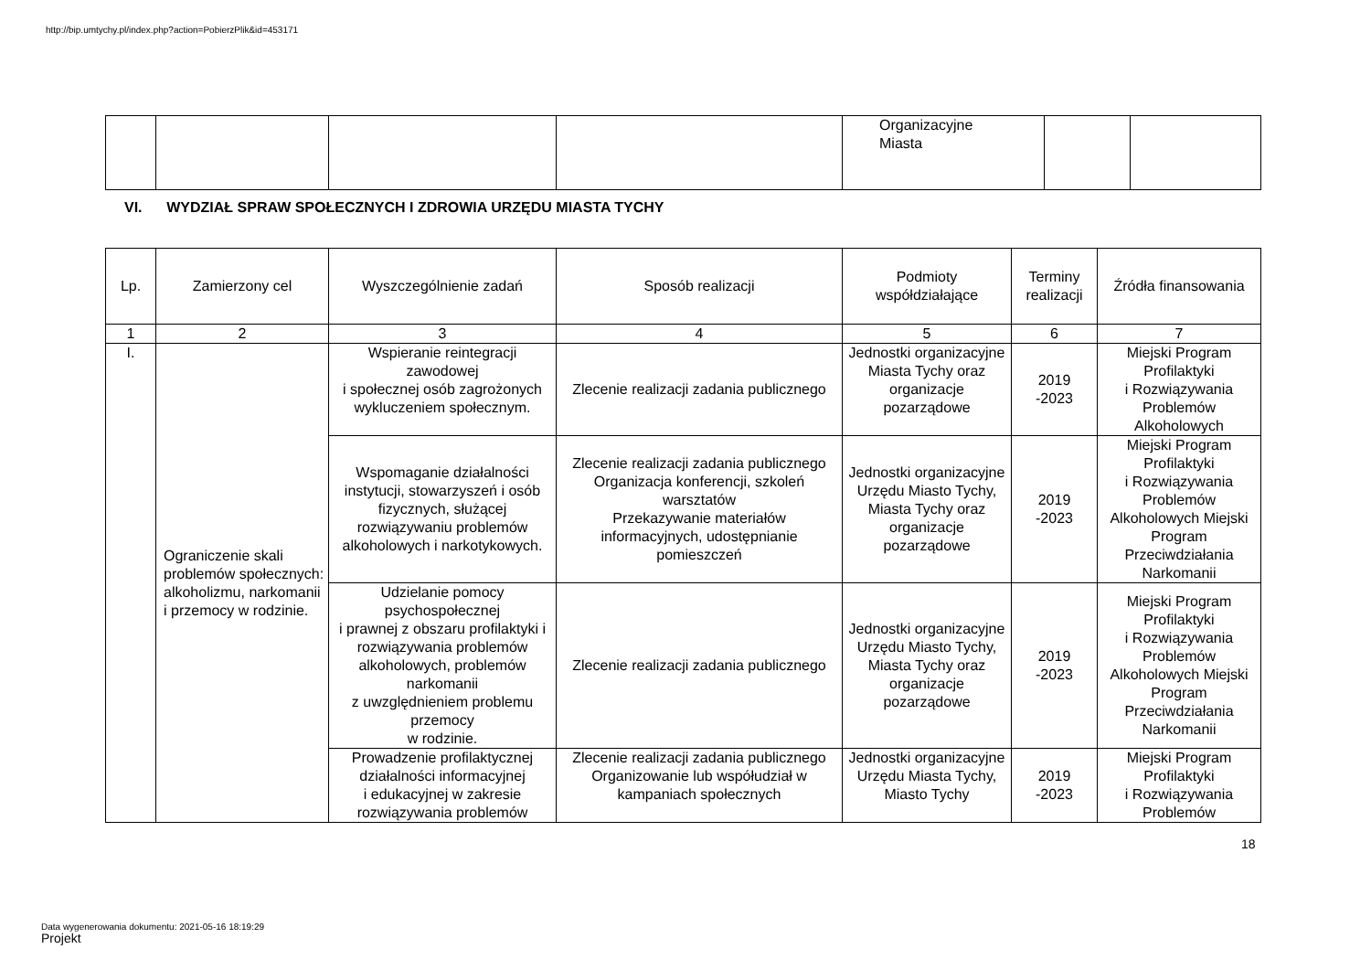http://bip.umtychy.pl/index.php?action=PobierzPlik&id=453171
| | | | | Organizacyjne Miasta | | |
VI. WYDZIAŁ SPRAW SPOŁECZNYCH I ZDROWIA URZĘDU MIASTA TYCHY
| Lp. | Zamierzony cel | Wyszczególnienie zadań | Sposób realizacji | Podmioty współdziałające | Terminy realizacji | Źródła finansowania |
| --- | --- | --- | --- | --- | --- | --- |
| 1 | 2 | 3 | 4 | 5 | 6 | 7 |
| I. | Ograniczenie skali problemów społecznych: alkoholizmu, narkomanii i przemocy w rodzinie. | Wspieranie reintegracji zawodowej i społecznej osób zagrożonych wykluczeniem społecznym. | Zlecenie realizacji zadania publicznego | Jednostki organizacyjne Miasta Tychy oraz organizacje pozarządowe | 2019 -2023 | Miejski Program Profilaktyki i Rozwiązywania Problemów Alkoholowych |
| | | Wspomaganie działalności instytucji, stowarzyszeń i osób fizycznych, służącej rozwiązywaniu problemów alkoholowych i narkotykowych. | Zlecenie realizacji zadania publicznego Organizacja konferencji, szkoleń warsztatów Przekazywanie materiałów informacyjnych, udostępnianie pomieszczeń | Jednostki organizacyjne Urzędu Miasto Tychy, Miasta Tychy oraz organizacje pozarządowe | 2019 -2023 | Miejski Program Profilaktyki i Rozwiązywania Problemów Alkoholowych Miejski Program Przeciwdziałania Narkomanii |
| | | Udzielanie pomocy psychospołecznej i prawnej z obszaru profilaktyki i rozwiązywania problemów alkoholowych, problemów narkomanii z uwzględnieniem problemu przemocy w rodzinie. | Zlecenie realizacji zadania publicznego | Jednostki organizacyjne Urzędu Miasto Tychy, Miasta Tychy oraz organizacje pozarządowe | 2019 -2023 | Miejski Program Profilaktyki i Rozwiązywania Problemów Alkoholowych Miejski Program Przeciwdziałania Narkomanii |
| | | Prowadzenie profilaktycznej działalności informacyjnej i edukacyjnej w zakresie rozwiązywania problemów | Zlecenie realizacji zadania publicznego Organizowanie lub współudział w kampaniach społecznych | Jednostki organizacyjne Urzędu Miasta Tychy, Miasto Tychy | 2019 -2023 | Miejski Program Profilaktyki i Rozwiązywania Problemów |
18
Data wygenerowania dokumentu: 2021-05-16 18:19:29
Projekt